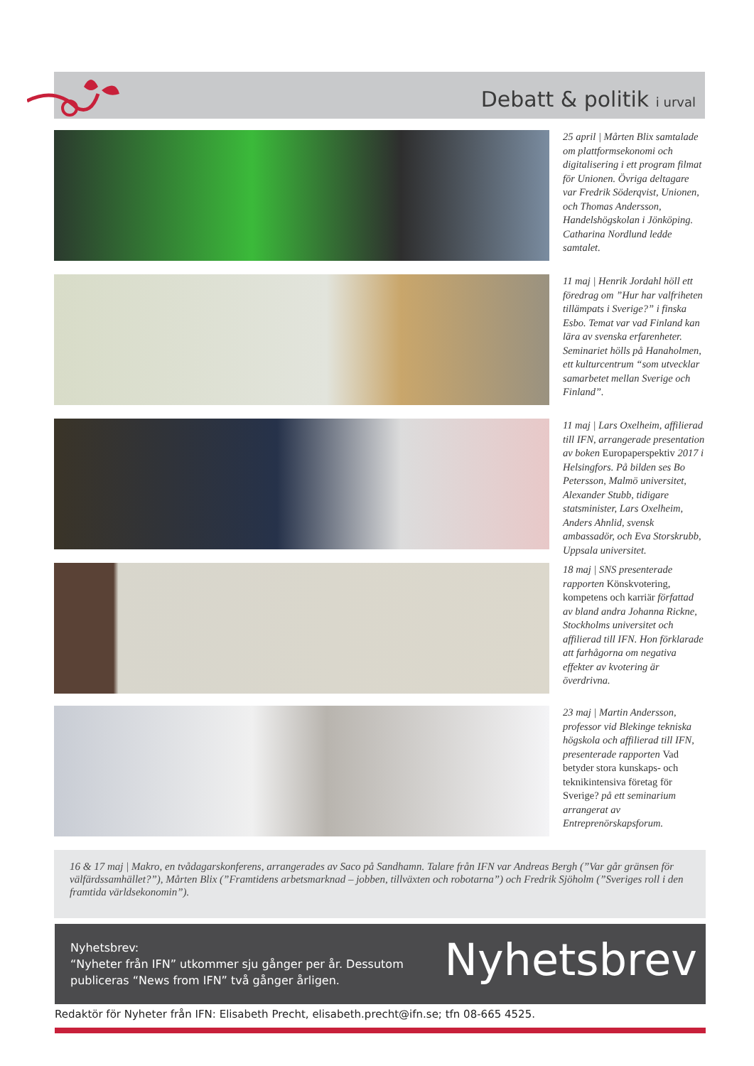Debatt & politik i urval
25 april | Mårten Blix samtalade om plattformsekonomi och digitalisering i ett program filmat för Unionen. Övriga deltagare var Fredrik Söderqvist, Unionen, och Thomas Andersson, Handelshögskolan i Jönköping. Catharina Nordlund ledde samtalet.
11 maj | Henrik Jordahl höll ett föredrag om ”Hur har valfriheten tillämpats i Sverige?” i finska Esbo. Temat var vad Finland kan lära av svenska erfarenheter. Seminariet hölls på Hanaholmen, ett kulturcentrum “som utvecklar samarbetet mellan Sverige och Finland”.
11 maj | Lars Oxelheim, affilierad till IFN, arrangerade presentation av boken Europaperspektiv 2017 i Helsingfors. På bilden ses Bo Petersson, Malmö universitet, Alexander Stubb, tidigare statsminister, Lars Oxelheim, Anders Ahnlid, svensk ambassadör, och Eva Storskrubb, Uppsala universitet.
18 maj | SNS presenterade rapporten Könskvotering, kompetens och karriär författad av bland andra Johanna Rickne, Stockholms universitet och affilierad till IFN. Hon förklarade att farhågorna om negativa effekter av kvotering är överdrivna.
23 maj | Martin Andersson, professor vid Blekinge tekniska högskola och affilierad till IFN, presenterade rapporten Vad betyder stora kunskaps- och teknikintensiva företag för Sverige? på ett seminarium arrangerat av Entreprenörskapsforum.
16 & 17 maj | Makro, en tvådagarskonferens, arrangerades av Saco på Sandhamn. Talare från IFN var Andreas Bergh (”Var går gränsen för välfärdssamhället?”), Mårten Blix (”Framtidens arbetsmarknad – jobben, tillväxten och robotarna”) och Fredrik Sjöholm (”Sveriges roll i den framtida världsekonomin”).
Nyhetsbrev:
“Nyheter från IFN” utkommer sju gånger per år. Dessutom publiceras “News from IFN” två gånger årligen.
Nyhetsbrev
Redaktör för Nyheter från IFN: Elisabeth Precht, elisabeth.precht@ifn.se; tfn 08-665 4525.